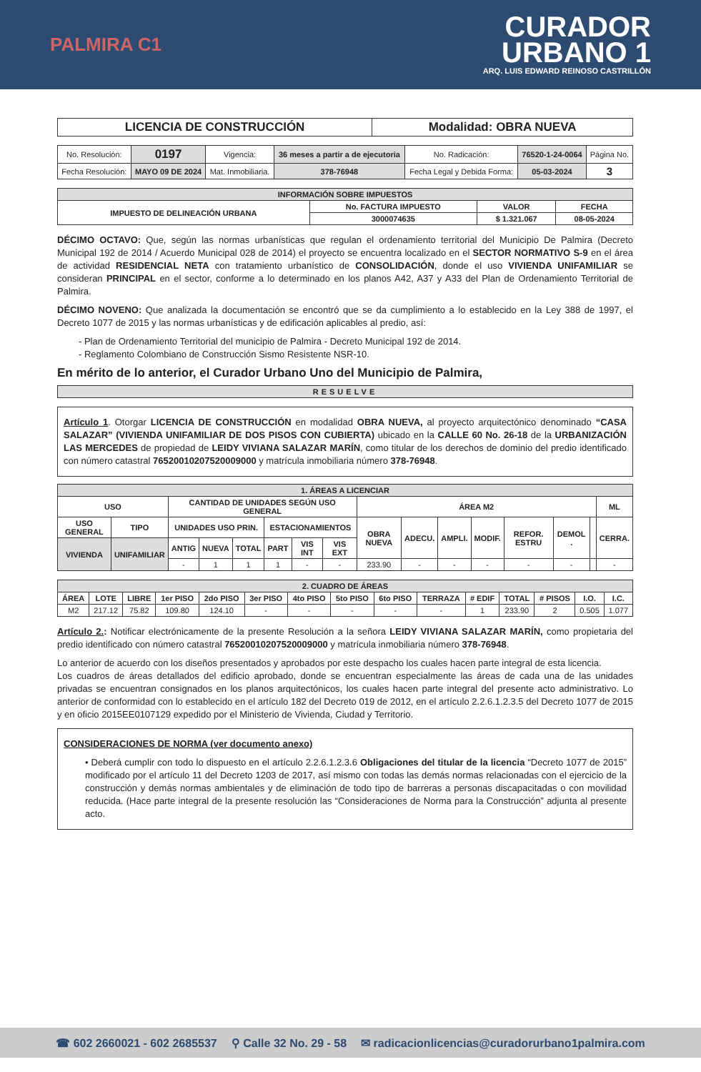PALMIRA C1
CURADOR
URBANO 1
ARQ. LUIS EDWARD REINOSO CASTRILLÓN
| LICENCIA DE CONSTRUCCIÓN | Modalidad: OBRA NUEVA |
| No. Resolución: | 0197 | Vigencia: | 36 meses a partir a de ejecutoria | No. Radicación: | 76520-1-24-0064 | Página No. |
| Fecha Resolución: | MAYO 09 DE 2024 | Mat. Inmobiliaria. | 378-76948 | Fecha Legal y Debida Forma: | 05-03-2024 | 3 |
| INFORMACIÓN SOBRE IMPUESTOS | | | |
| --- | --- | --- | --- |
| IMPUESTO DE DELINEACIÓN URBANA | No. FACTURA IMPUESTO | VALOR | FECHA |
| | 3000074635 | $ 1.321.067 | 08-05-2024 |
DÉCIMO OCTAVO: Que, según las normas urbanísticas que regulan el ordenamiento territorial del Municipio De Palmira (Decreto Municipal 192 de 2014 / Acuerdo Municipal 028 de 2014) el proyecto se encuentra localizado en el SECTOR NORMATIVO S-9 en el área de actividad RESIDENCIAL NETA con tratamiento urbanístico de CONSOLIDACIÓN, donde el uso VIVIENDA UNIFAMILIAR se consideran PRINCIPAL en el sector, conforme a lo determinado en los planos A42, A37 y A33 del Plan de Ordenamiento Territorial de Palmira.
DÉCIMO NOVENO: Que analizada la documentación se encontró que se da cumplimiento a lo establecido en la Ley 388 de 1997, el Decreto 1077 de 2015 y las normas urbanísticas y de edificación aplicables al predio, así:
- Plan de Ordenamiento Territorial del municipio de Palmira - Decreto Municipal 192 de 2014.
- Reglamento Colombiano de Construcción Sismo Resistente NSR-10.
En mérito de lo anterior, el Curador Urbano Uno del Municipio de Palmira,
| RESUELVE |
Artículo 1. Otorgar LICENCIA DE CONSTRUCCIÓN en modalidad OBRA NUEVA, al proyecto arquitectónico denominado “CASA SALAZAR” (VIVIENDA UNIFAMILIAR DE DOS PISOS CON CUBIERTA) ubicado en la CALLE 60 No. 26-18 de la URBANIZACIÓN LAS MERCEDES de propiedad de LEIDY VIVIANA SALAZAR MARÍN, como titular de los derechos de dominio del predio identificado con número catastral 76520010207520009000 y matrícula inmobiliaria número 378-76948.
| 1. ÁREAS A LICENCIAR | | | | | | | | | | | | | | | |
| --- | --- | --- | --- | --- | --- | --- | --- | --- | --- | --- | --- | --- | --- | --- | --- |
| USO | | CANTIDAD DE UNIDADES SEGÚN USO GENERAL | | | | | | ÁREA M2 | | | | | | | ML |
| USO GENERAL | TIPO | UNIDADES USO PRIN. | | | ESTACIONAMIENTOS | | | OBRA NUEVA | ADECU. | AMPLI. | MODIF. | REFOR. ESTRU | DEMOL . | | CERRA. |
| VIVIENDA | UNIFAMILIAR | ANTIG | NUEVA | TOTAL | PART | VIS INT | VIS EXT | | | | | | | | |
| | | - | 1 | 1 | 1 | - | - | 233.90 | - | - | - | - | - | | - |
| 2. CUADRO DE ÁREAS | | | | | | | | | | | | | | |
| --- | --- | --- | --- | --- | --- | --- | --- | --- | --- | --- | --- | --- | --- | --- |
| ÁREA | LOTE | LIBRE | 1er PISO | 2do PISO | 3er PISO | 4to PISO | 5to PISO | 6to PISO | TERRAZA | # EDIF | TOTAL | # PISOS | I.O. | I.C. |
| M2 | 217.12 | 75.82 | 109.80 | 124.10 | - | - | - | - | - | 1 | 233.90 | 2 | 0.505 | 1.077 |
Artículo 2.: Notificar electrónicamente de la presente Resolución a la señora LEIDY VIVIANA SALAZAR MARÍN, como propietaria del predio identificado con número catastral 76520010207520009000 y matrícula inmobiliaria número 378-76948.
Lo anterior de acuerdo con los diseños presentados y aprobados por este despacho los cuales hacen parte integral de esta licencia.
Los cuadros de áreas detallados del edificio aprobado, donde se encuentran especialmente las áreas de cada una de las unidades privadas se encuentran consignados en los planos arquitectónicos, los cuales hacen parte integral del presente acto administrativo. Lo anterior de conformidad con lo establecido en el artículo 182 del Decreto 019 de 2012, en el artículo 2.2.6.1.2.3.5 del Decreto 1077 de 2015 y en oficio 2015EE0107129 expedido por el Ministerio de Vivienda, Ciudad y Territorio.
CONSIDERACIONES DE NORMA (ver documento anexo)
• Deberá cumplir con todo lo dispuesto en el artículo 2.2.6.1.2.3.6 Obligaciones del titular de la licencia “Decreto 1077 de 2015” modificado por el artículo 11 del Decreto 1203 de 2017, así mismo con todas las demás normas relacionadas con el ejercicio de la construcción y demás normas ambientales y de eliminación de todo tipo de barreras a personas discapacitadas o con movilidad reducida. (Hace parte integral de la presente resolución las “Consideraciones de Norma para la Construcción” adjunta al presente acto.
☎ 602 2660021 - 602 2685537 ⚲ Calle 32 No. 29 - 58 ✉ radicacionlicencias@curadorurbano1palmira.com